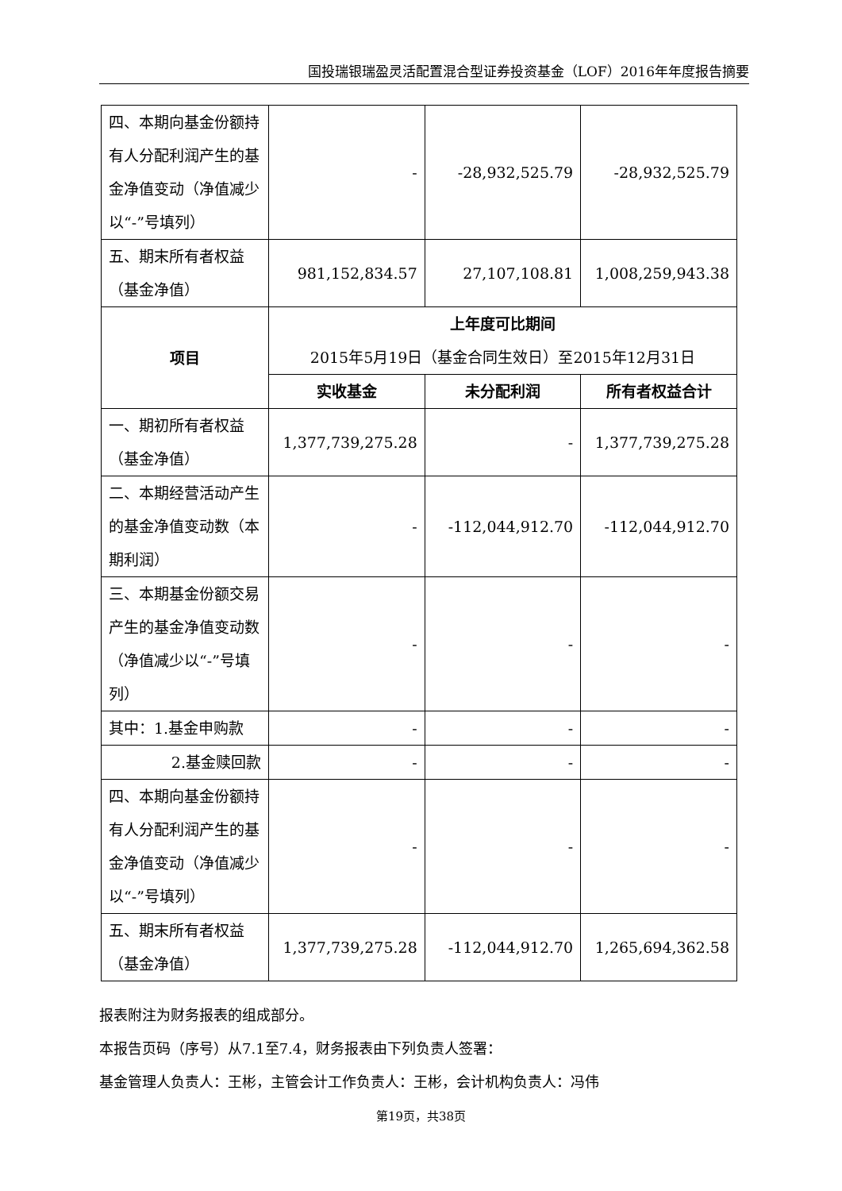国投瑞银瑞盈灵活配置混合型证券投资基金（LOF）2016年年度报告摘要
| 四、本期向基金份额持有人分配利润产生的基金净值变动（净值减少以“-”号填列） | - | -28,932,525.79 | -28,932,525.79 |
| 五、期末所有者权益（基金净值） | 981,152,834.57 | 27,107,108.81 | 1,008,259,943.38 |
| 项目 | 上年度可比期间 2015年5月19日（基金合同生效日）至2015年12月31日 | | |
| | 实收基金 | 未分配利润 | 所有者权益合计 |
| 一、期初所有者权益（基金净值） | 1,377,739,275.28 | - | 1,377,739,275.28 |
| 二、本期经营活动产生的基金净值变动数（本期利润） | - | -112,044,912.70 | -112,044,912.70 |
| 三、本期基金份额交易产生的基金净值变动数（净值减少以“-”号填列） | - | - | - |
| 其中：1.基金申购款 | - | - | - |
| 2.基金赎回款 | - | - | - |
| 四、本期向基金份额持有人分配利润产生的基金净值变动（净值减少以“-”号填列） | - | - | - |
| 五、期末所有者权益（基金净值） | 1,377,739,275.28 | -112,044,912.70 | 1,265,694,362.58 |
报表附注为财务报表的组成部分。
本报告页码（序号）从7.1至7.4，财务报表由下列负责人签署：
基金管理人负责人：王彬，主管会计工作负责人：王彬，会计机构负责人：冯伟
第19页，共38页